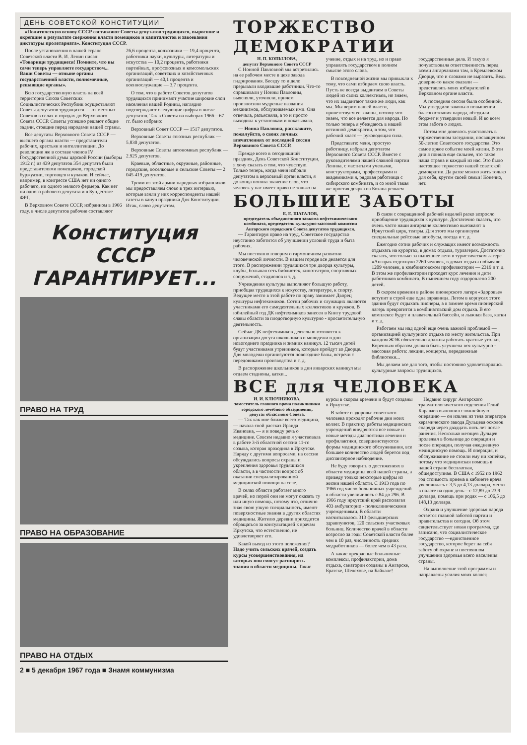ДЕНЬ СОВЕТСКОЙ КОНСТИТУЦИИ
«Политическую основу СССР составляют Советы депутатов трудящихся, выросшие и окрепшие в результате свержения власти помещиков и капиталистов и завоевания диктатуры пролетариата». Конституция СССР.
После установления в нашей стране Советской власти В. И. Ленин писал: «Товарищи трудящиеся! Помните, что вы сами теперь управляете государством... Ваши Советы — отныне органы государственной власти, полномочные, решающие органы».
Всю государственную власть на всей территории Союза Советских Социалистических Республик осуществляют Советы депутатов трудящихся — от местных Советов в селах и городах до Верховного Совета СССР. Советы успешно решают общие задачи, стоящие перед народами нашей страны.
Все депутаты Верховного Совета СССР — высшего органа власти — представители рабочих, крестьян и интеллигенции. До революции же в составе членов IV Государственной думы царской России (выборы 1912 г.) из 439 депутатов 354 депутата были представителями помещиков, городской буржуазии, торговцев и кулаков. И сейчас, например, в конгрессе США нет ни одного рабочего, ни одного мелкого фермера. Как нет ни одного рабочего депутата и в Бундестаге ФРГ.
В Верховном Совете СССР, избранном в 1966 году, в числе депутатов рабочие составляют 26,6 процента, колхозники — 19,4 процента, работники науки, культуры, литературы и искусства — 10,2 процента, работники партийных, профсоюзных и комсомольских организаций, советских и хозяйственных организаций — 40,1 процента и военнослужащие — 3,7 процента.
О том, что в работе Советов депутатов трудящихся принимают участие широкие слои населения нашей Родины, наглядно подтверждают следующие цифры о числе депутатов. Так в Советы на выборах 1966—67 гг. было избрано:
Верховный Совет СССР — 1517 депутатов.
Верховные Советы союзных республик — 5.830 депутатов.
Верховные Советы автономных республик — 2.925 депутатов.
Краевые, областные, окружные, районные, городские, поселковые и сельские Советы — 2 045 419 депутатов.
Троим из этой армии народных избранников мы предоставляем слово в трех интервью, которые взяли у них корреспонденты нашей газеты в канун праздника Дня Конституции. Итак, слово депутатам.
Конституция СССР ГАРАНТИРУЕТ...
ПРАВО НА ТРУД
ПРАВО НА ОБРАЗОВАНИЕ
ПРАВО НА ОТДЫХ
2 ■ 5 декабря 1967 года ■ Знамя коммунизма
ТОРЖЕСТВО ДЕМОКРАТИИ
Н. П. КОПЫЛОВА,
депутат Верховного Совета СССР
С Нонной Павловной мы встретились на ее рабочем месте в цехе завода гидрирования. Беседу то и дело прерывали входившие работники. Что-то спрашивали у Нонны Павловны, выясняли, уточняли, причем произносили мудреные названия механизмов, обслуживаемых ими. Она отвечала, разъясняла, а то и просто выходила к установкам и показывала.
— Нонна Павловна, расскажите, пожалуйста, о своих личных впечатлениях от последней сессии Верховного Совета СССР.
Прежде всего в сегодняшний праздник, День Советской Конституции, я хочу сказать о том, что чувствую. Только теперь, когда меня избрали депутатом в верховный орган власти, я до конца поняла значение слов, что человек у нас имеет право не только на учение, отдых и на труд, но и право управлять государством в полном смысле этого слова.
В повседневной жизни мы привыкли к тому, что сами избираем свою власть. Пусть не всегда выдвигаем в Советы людей из своих коллективов, но знаем, что их выдвигают такие же люди, как мы. Мы верим нашей власти, приветствуем ее законы, потому что знаем, что все делается для народа. Но только теперь я убеждаюсь в нашей истинной демократии, в том, что рабочий класс — руководящая сила.
Представьте: меня, простую работницу, избрали депутатом Верховного Совета СССР. Вместе с руководителями нашей славной партии Ленина, с маститыми учеными, конструкторами, профессорами и академиками я, рядовая работница с сибирского комбината, и со мной такая же простая доярка из Бохана решаем государственные дела. И такую я почувствовала ответственность перед всеми ангарчанами там, в Кремлевском Дворце, что и словами не выразить. Ведь доверие-то какое оказали — представлять моих избирателей в Верховном органе власти.
А последняя сессия была особенной. Мы утвердили законы о повышении благосостояния народа, обсудили бюджет и утвердили новый. И во всем этом забота о людях.
Потом мне довелось участвовать в торжественном заседании, посвященном 50-летию Советского государства. Это самое яркое событие моей жизни. В эти дни я поняла еще сильнее, что такое наша страна и каждый из нас. Это было настоящее торжество нашей советской демократии. Да разве можно жить только для себя, кругом своей семьи! Конечно, нет.
БОЛЬШИЕ ЗАБОТЫ
Е. Е. ШАГАЛОВ,
председатель объединенного завкома нефтехимического комбината, председатель культурно-массовой комиссии Ангарского городского Совета депутатов трудящихся.
— Гарантируя право на труд, Советское государство неустанно заботится об улучшении условий труда и быта рабочих.
Мы постоянно говорим о гармоничном развитии человеческой личности. В нашем городе все делается для этого. В распоряжении трудящихся три дворца культуры, клубы, большая сеть библиотек, кинотеатров, спортивных сооружений, стадионов и т. д.
Учреждения культуры выполняют большую работу, приобщая трудящихся к искусству, литературе, к спорту. Ведущее место в этой работе по праву занимает Дворец культуры нефтехимиков. Сотни рабочих и служащих являются участниками его самодеятельных коллективов и кружков. В юбилейный год ДК нефтехимиков занесен в Книгу трудовой славы области за плодотворную культурно - просветительную деятельность.
Сейчас ДК нефтехимиков деятельно готовится к организации досуга школьников и молодежи в дни новогоднего праздника и зимних каникул. 12 тысяч детей будут участниками утренников, которые пройдут во Дворце. Для молодежи организуются новогодние балы, встречи с передовиками производства и т. д.
В распоряжение школьников в дни январских каникул мы отдаем стадионы, катки...
В связи с сокращенной рабочей неделей разко возросло приобщение трудящихся к культуре. Достаточно сказать, что очень часто наши ангарчане коллективно выезжают в Иркутский цирк, театры. Для этого мы организуем специальные рейсовые автобусы, поезда и т. д.
Ежегодно сотни рабочих и служащих имеют возможность отдыхать на курортах, в домах отдыха, турлагерях. Достаточно сказать, что только за нынешнее лето в туристическом лагере «Ангара» отдохнуло 2260 человек, в домах отдыха побывало 1209 человек, в комбинатовском профилактории — 2319 и т. д. В этом же профилактории проходят курс лечения и дети работников комбината. В нынешнем году оздоровлено 200 детей.
В скором времени в районе пионерского лагеря «Здоровье» вступит в строй еще одна здравница. Летом в корпусах этого здания будут отдыхать пионеры, а в зимнее время пионерский лагерь превратится в комбинатовский дом отдыха. В его комплексе будут и плавательный бассейн, и лыжная база, катки и т. д.
Работаем мы над одной еще очень важной проблемой — организацией культурного отдыха по месту жительства. При каждом ЖЭК обязательно должны работать красные уголки. Коренным образом должна быть улучшена вся культурно - массовая работа: лекции, концерты, передвижные библиотеки...
Мы делаем все для того, чтобы постоянно удовлетворялись культурные запросы трудящихся.
ВСЕ для ЧЕЛОВЕКА
И. И. КЛЮЧНИКОВА,
заместитель главного врача поликлиники городского лечебного объединения, депутат областного Совета.
— Так как мне ближе всего медицина, — начала свой рассказ Ираида Ивановна, — я и поведу речь о медицине. Совсем недавно я участвовала в работе 3-й областной сессии 11-го созыва, которая проходила в Иркутске. Наряду с другими вопросами, на сессии обсуждались вопросы охраны и укрепления здоровья трудящихся области, а в частности вопрос об оказании специализированной медицинской помощи на селе.
В селах области работает много врачей, но порой они не могут оказать ту или иную помощь, потому что, отлично зная свою узкую специальность, имеют поверхностные знания в других областях медицины. Жителю деревни приходится обращаться за консультацией к врачам Иркутска, что естественно, не удовлетворяет его.
Какой выход из этого положения? Надо учить сельских врачей, создать курсы усовершенствования, на которых они смогут расширить знания в области медицины. Такие курсы в скором времени и будут созданы в Иркутске.
В заботе о здоровье советского человека проходят рабочие дни моих коллег. В практику работы медицинских учреждений внедряются все новые и новые методы диагностики лечения и профилактики, совершенствуются формы медицинского обслуживания, все большее количество людей берется под диспансерное наблюдение.
Не буду говорить о достижениях в области медицины всей нашей страны, а приведу только некоторые цифры из жизни нашей области. С 1913 года по 1966 год число больничных учреждений в области увеличилось с 84 до 296. В 1966 году иркутский край располагал 403 амбулаторно - поликлиническими учреждениями. В области насчитывалось 313 фельдшерских здравпунктов, 120 сельских участковых больниц. Количество врачей в области возросло за годы Советской власти более чем в 10 раз, численность средних медработников — более чем в 43 раза.
А какие прекрасные больничные комплексы, профилактории, дома отдыха, санатории созданы в Ангарске, Братске, Шелехове, на Байкале!
Недавно хирург Ангарского травматологического отделения Гелий Караваев выполнил сложнейшую операцию — он извлек из тела оператора керамического завода Дульцева осколок снаряда через двадцать пять лет после ранения. Несколько месяцев Дульцев пролежал в больнице до операции и после операции, получая ежедневную медицинскую помощь. И операция, и обслуживание не стоили ему ни копейки, потому что медицинская помощь в нашей стране бесплатная, общедоступная. В США с 1952 по 1962 год стоимость приема в кабинете врача увеличилась с 3,5 до 4,13 доллара, место в палате на один день—с 12,89 до 23,9 доллара, помощь при родах — с 106,5 до 148,13 доллара.
Охрана и улучшение здоровья народа остается главной заботой партии и правительства и сегодня. Об этом свидетельствует новая программа, где записано, что социалистическое государство —единственное государство, которое берет на себя заботу об охране и постоянном улучшении здоровья всего населения страны.
На выполнение этой программы и направлены усилия моих коллег.